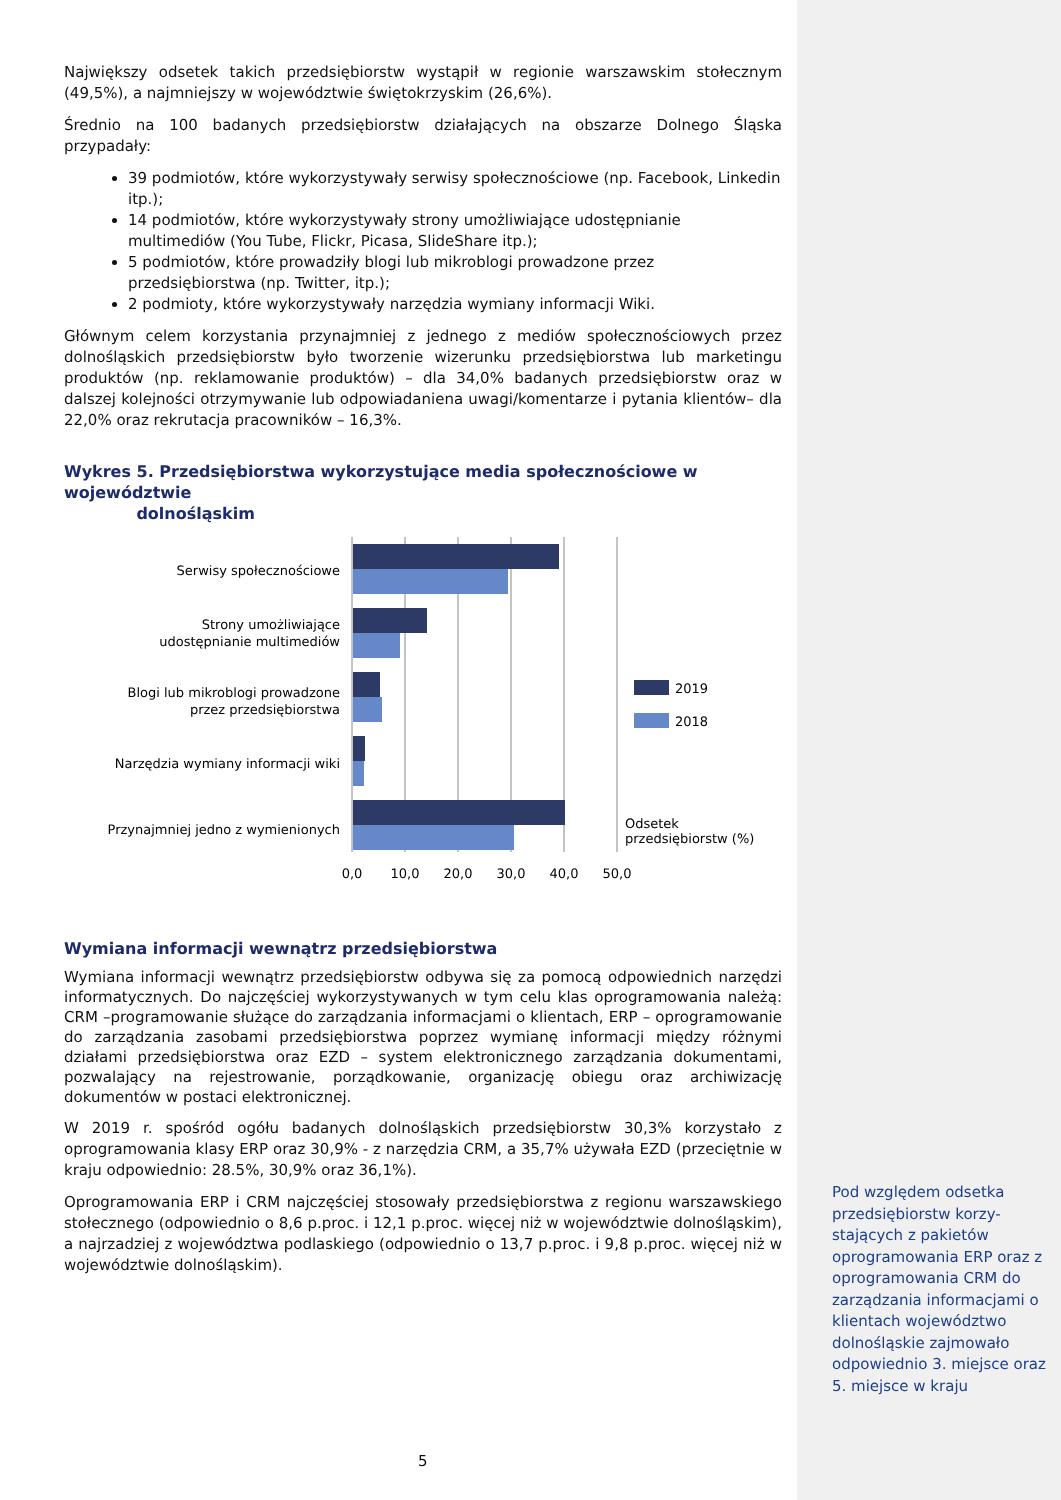Największy odsetek takich przedsiębiorstw wystąpił w regionie warszawskim stołecznym (49,5%), a najmniejszy w województwie świętokrzyskim (26,6%).
Średnio na 100 badanych przedsiębiorstw działających na obszarze Dolnego Śląska przypadały:
39 podmiotów, które wykorzystywały serwisy społecznościowe (np. Facebook, Linkedin itp.);
14 podmiotów, które wykorzystywały strony umożliwiające udostępnianie multimediów (You Tube, Flickr, Picasa, SlideShare itp.);
5 podmiotów, które prowadziły blogi lub mikroblogi prowadzone przez przedsiębiorstwa (np. Twitter, itp.);
2 podmioty, które wykorzystywały narzędzia wymiany informacji Wiki.
Głównym celem korzystania przynajmniej z jednego z mediów społecznościowych przez dolnośląskich przedsiębiorstw było tworzenie wizerunku przedsiębiorstwa lub marketingu produktów (np. reklamowanie produktów) – dla 34,0% badanych przedsiębiorstw oraz w dalszej kolejności otrzymywanie lub odpowiadaniena uwagi/komentarze i pytania klientów– dla 22,0% oraz rekrutacja pracowników – 16,3%.
Wykres 5. Przedsiębiorstwa wykorzystujące media społecznościowe w województwie
dolnośląskim
Serwisy społecznościowe
Strony umożliwiające
udostępnianie multimediów
Blogi lub mikroblogi prowadzone
przez przedsiębiorstwa
Narzędzia wymiany informacji wiki
Przynajmniej jedno z wymienionych
2019
2018
Odsetek
przedsiębiorstw (%)
0,0
10,0
20,0
30,0
40,0
50,0
Wymiana informacji wewnątrz przedsiębiorstwa
Wymiana informacji wewnątrz przedsiębiorstw odbywa się za pomocą odpowiednich narzędzi informatycznych. Do najczęściej wykorzystywanych w tym celu klas oprogramowania należą: CRM –programowanie służące do zarządzania informacjami o klientach, ERP – oprogramowanie do zarządzania zasobami przedsiębiorstwa poprzez wymianę informacji między różnymi działami przedsiębiorstwa oraz EZD – system elektronicznego zarządzania dokumentami, pozwalający na rejestrowanie, porządkowanie, organizację obiegu oraz archiwizację dokumentów w postaci elektronicznej.
W 2019 r. spośród ogółu badanych dolnośląskich przedsiębiorstw 30,3% korzystało z oprogramowania klasy ERP oraz 30,9% - z narzędzia CRM, a 35,7% używała EZD (przeciętnie w kraju odpowiednio: 28.5%, 30,9% oraz 36,1%).
Oprogramowania ERP i CRM najczęściej stosowały przedsiębiorstwa z regionu warszawskiego stołecznego (odpowiednio o 8,6 p.proc. i 12,1 p.proc. więcej niż w województwie dolnośląskim), a najrzadziej z województwa podlaskiego (odpowiednio o 13,7 p.proc. i 9,8 p.proc. więcej niż w województwie dolnośląskim).
Pod względem odsetka przedsiębiorstw korzy-stających z pakietów oprogramowania ERP oraz z oprogramowania CRM do zarządzania informacjami o klientach województwo dolnośląskie zajmowało odpowiednio 3. miejsce oraz 5. miejsce w kraju
5